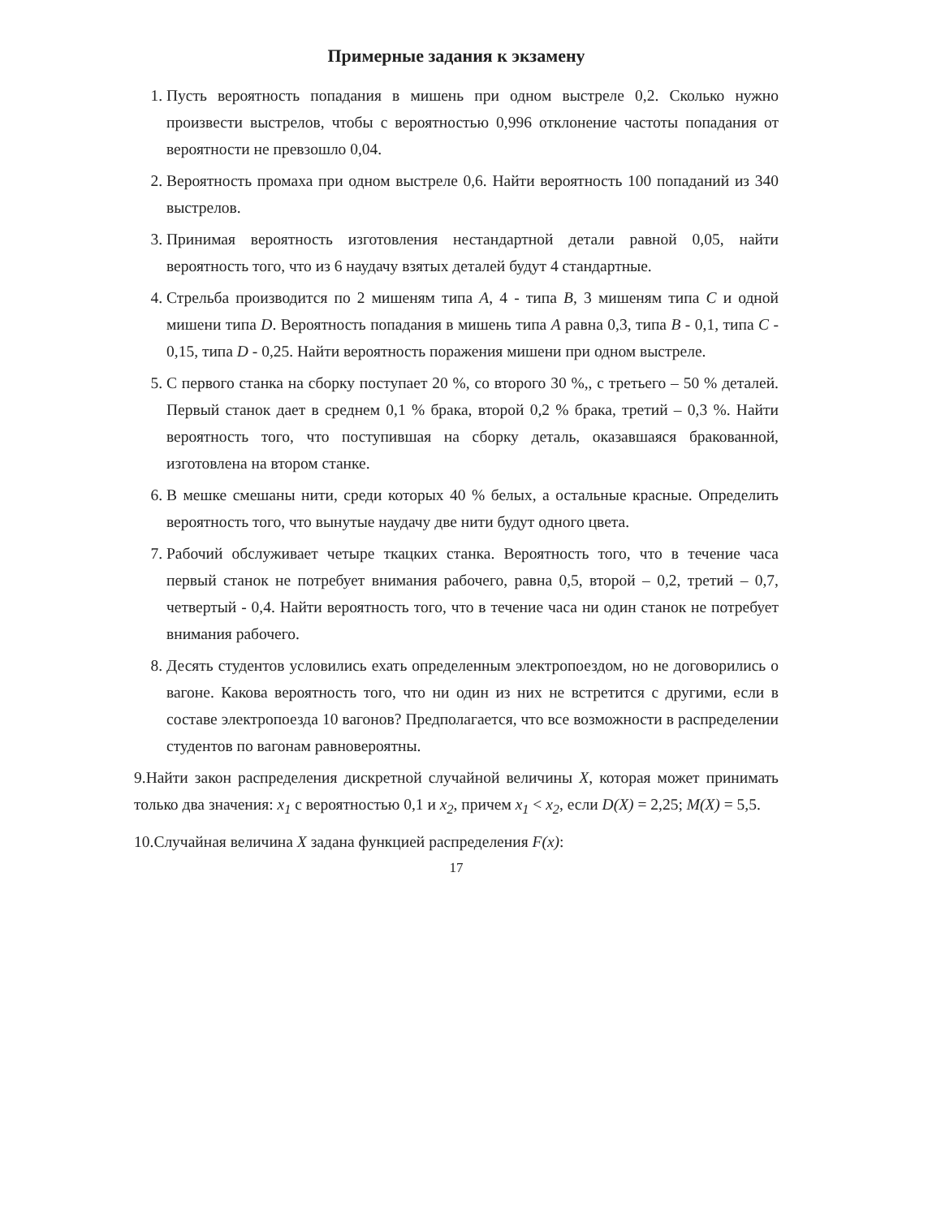Примерные задания к экзамену
1. Пусть вероятность попадания в мишень при одном выстреле 0,2. Сколько нужно произвести выстрелов, чтобы с вероятностью 0,996 отклонение частоты попадания от вероятности не превзошло 0,04.
2. Вероятность промаха при одном выстреле 0,6. Найти вероятность 100 попаданий из 340 выстрелов.
3. Принимая вероятность изготовления нестандартной детали равной 0,05, найти вероятность того, что из 6 наудачу взятых деталей будут 4 стандартные.
4. Стрельба производится по 2 мишеням типа A, 4 - типа B, 3 мишеням типа C и одной мишени типа D. Вероятность попадания в мишень типа A равна 0,3, типа B - 0,1, типа C - 0,15, типа D - 0,25. Найти вероятность поражения мишени при одном выстреле.
5. С первого станка на сборку поступает 20 %, со второго 30 %,, с третьего – 50 % деталей. Первый станок дает в среднем 0,1 % брака, второй 0,2 % брака, третий – 0,3 %. Найти вероятность того, что поступившая на сборку деталь, оказавшаяся бракованной, изготовлена на втором станке.
6. В мешке смешаны нити, среди которых 40 % белых, а остальные красные. Определить вероятность того, что вынутые наудачу две нити будут одного цвета.
7. Рабочий обслуживает четыре ткацких станка. Вероятность того, что в течение часа первый станок не потребует внимания рабочего, равна 0,5, второй – 0,2, третий – 0,7, четвертый - 0,4. Найти вероятность того, что в течение часа ни один станок не потребует внимания рабочего.
8. Десять студентов условились ехать определенным электропоездом, но не договорились о вагоне. Какова вероятность того, что ни один из них не встретится с другими, если в составе электропоезда 10 вагонов? Предполагается, что все возможности в распределении студентов по вагонам равновероятны.
9.Найти закон распределения дискретной случайной величины X, которая может принимать только два значения: x<sub>1</sub> с вероятностью 0,1 и x<sub>2</sub>, причем x<sub>1</sub> < x<sub>2</sub>, если D(X) = 2,25; M(X) = 5,5.
10.Случайная величина X задана функцией распределения F(x):
17